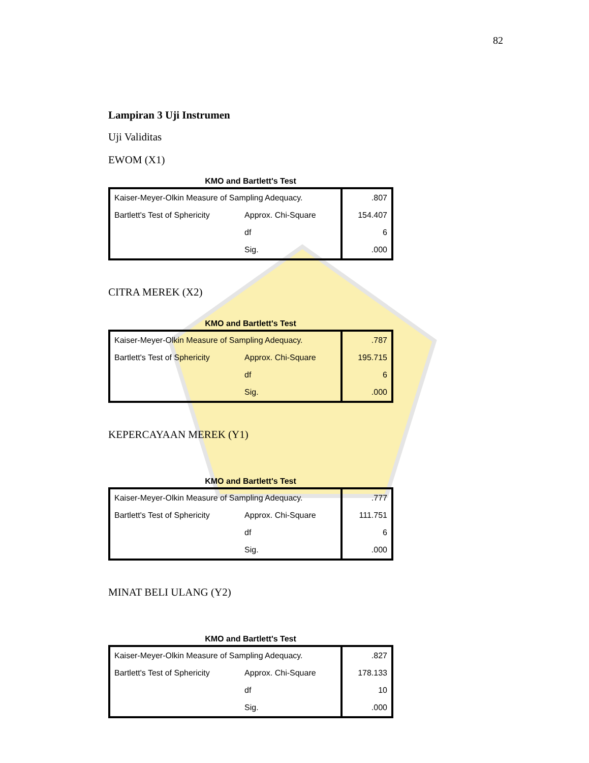82
Lampiran 3 Uji Instrumen
Uji Validitas
EWOM (X1)
KMO and Bartlett's Test
| Kaiser-Meyer-Olkin Measure of Sampling Adequacy. | | .807 |
| Bartlett's Test of Sphericity | Approx. Chi-Square | 154.407 |
| | df | 6 |
| | Sig. | .000 |
CITRA MEREK (X2)
KMO and Bartlett's Test
| Kaiser-Meyer-Olkin Measure of Sampling Adequacy. | | .787 |
| Bartlett's Test of Sphericity | Approx. Chi-Square | 195.715 |
| | df | 6 |
| | Sig. | .000 |
KEPERCAYAAN MEREK (Y1)
KMO and Bartlett's Test
| Kaiser-Meyer-Olkin Measure of Sampling Adequacy. | | .777 |
| Bartlett's Test of Sphericity | Approx. Chi-Square | 111.751 |
| | df | 6 |
| | Sig. | .000 |
MINAT BELI ULANG (Y2)
KMO and Bartlett's Test
| Kaiser-Meyer-Olkin Measure of Sampling Adequacy. | | .827 |
| Bartlett's Test of Sphericity | Approx. Chi-Square | 178.133 |
| | df | 10 |
| | Sig. | .000 |